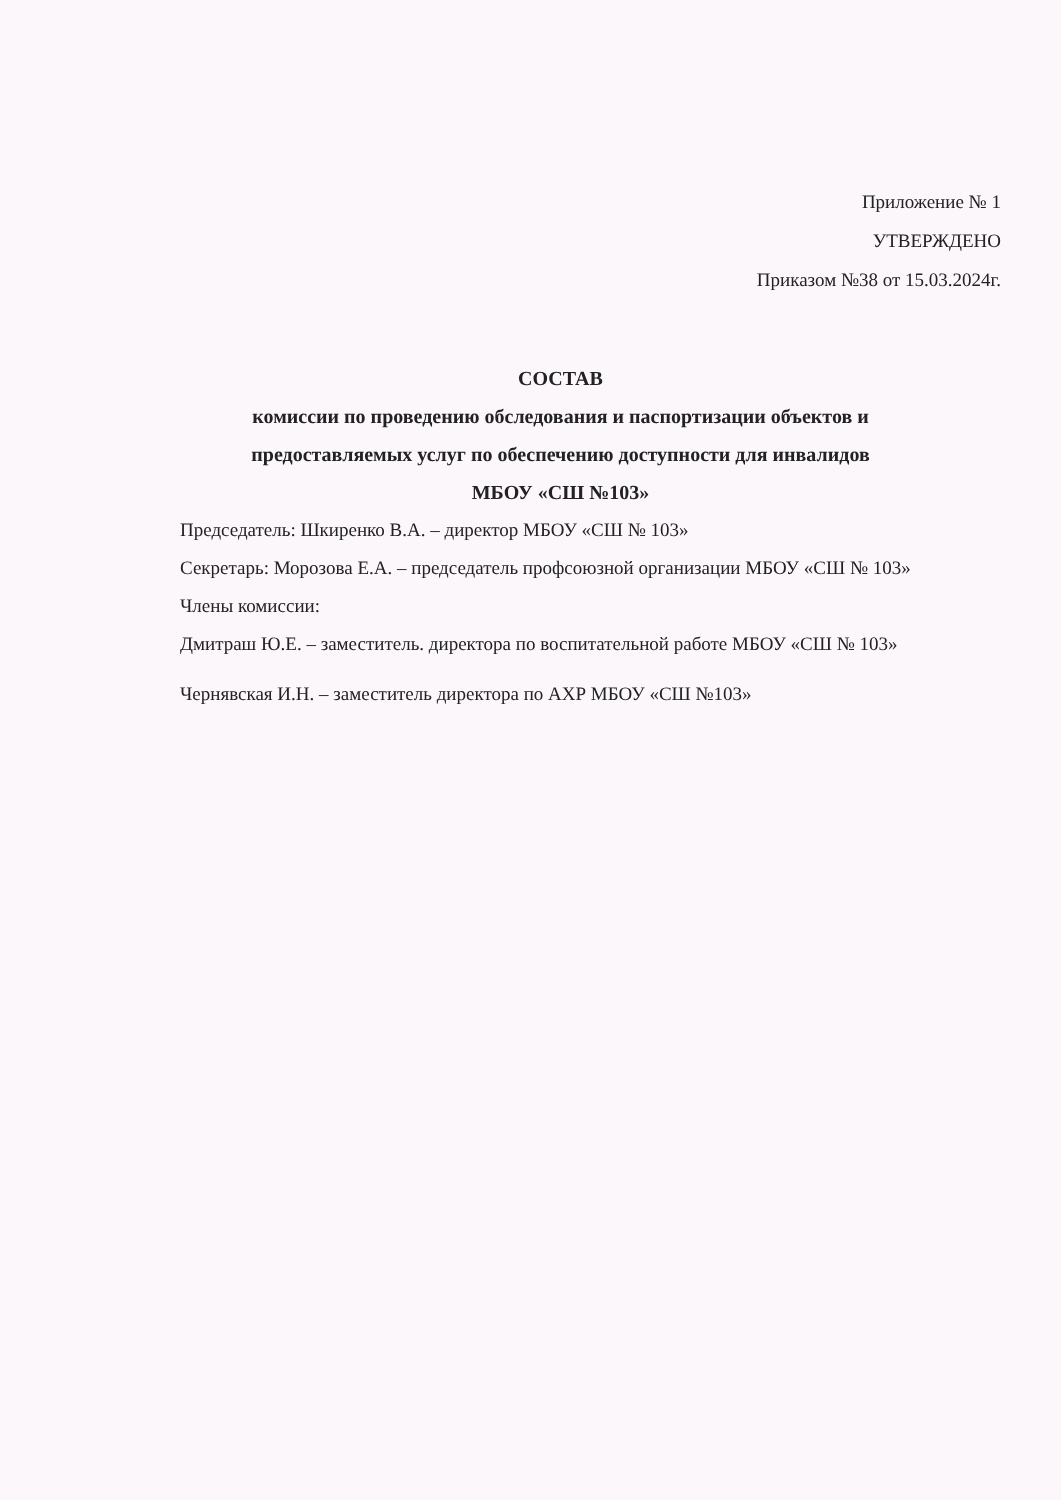Приложение № 1
УТВЕРЖДЕНО
Приказом №38 от 15.03.2024г.
СОСТАВ
комиссии по проведению обследования и паспортизации объектов и предоставляемых услуг по обеспечению доступности для инвалидов
МБОУ «СШ №103»
Председатель: Шкиренко В.А. – директор МБОУ «СШ № 103»
Секретарь: Морозова Е.А. – председатель профсоюзной организации МБОУ «СШ № 103»
Члены комиссии:
Дмитраш Ю.Е. – заместитель. директора по воспитательной работе МБОУ «СШ № 103»
Чернявская И.Н. – заместитель директора по АХР МБОУ «СШ №103»